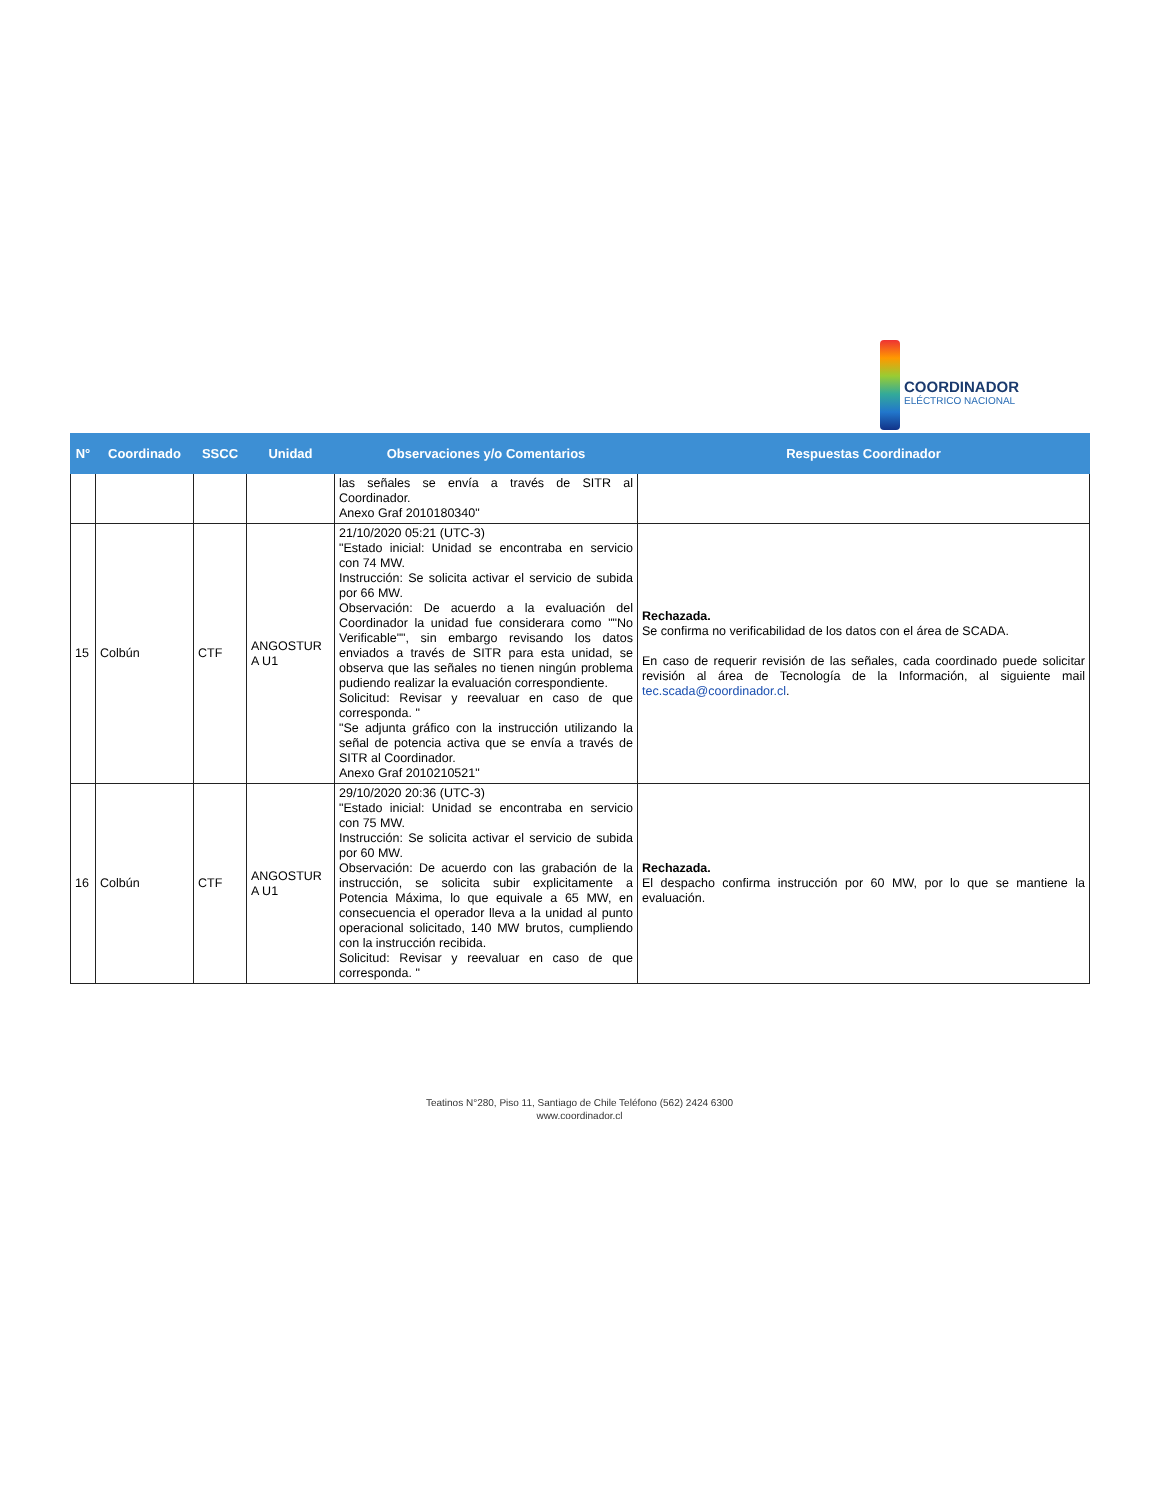COORDINADOR
ELÉCTRICO NACIONAL
| N° | Coordinado | SSCC | Unidad | Observaciones y/o Comentarios | Respuestas Coordinador |
| --- | --- | --- | --- | --- | --- |
| | | | | las señales se envía a través de SITR al Coordinador. Anexo Graf 2010180340" | |
| 15 | Colbún | CTF | ANGOSTUR A U1 | 21/10/2020 05:21 (UTC-3) "Estado inicial: Unidad se encontraba en servicio con 74 MW. Instrucción: Se solicita activar el servicio de subida por 66 MW. Observación: De acuerdo a la evaluación del Coordinador la unidad fue considerara como ""No Verificable"", sin embargo revisando los datos enviados a través de SITR para esta unidad, se observa que las señales no tienen ningún problema pudiendo realizar la evaluación correspondiente. Solicitud: Revisar y reevaluar en caso de que corresponda. " "Se adjunta gráfico con la instrucción utilizando la señal de potencia activa que se envía a través de SITR al Coordinador. Anexo Graf 2010210521" | Rechazada. Se confirma no verificabilidad de los datos con el área de SCADA. En caso de requerir revisión de las señales, cada coordinado puede solicitar revisión al área de Tecnología de la Información, al siguiente mail tec.scada@coordinador.cl . |
| 16 | Colbún | CTF | ANGOSTUR A U1 | 29/10/2020 20:36 (UTC-3) "Estado inicial: Unidad se encontraba en servicio con 75 MW. Instrucción: Se solicita activar el servicio de subida por 60 MW. Observación: De acuerdo con las grabación de la instrucción, se solicita subir explicitamente a Potencia Máxima, lo que equivale a 65 MW, en consecuencia el operador lleva a la unidad al punto operacional solicitado, 140 MW brutos, cumpliendo con la instrucción recibida. Solicitud: Revisar y reevaluar en caso de que corresponda. " | Rechazada. El despacho confirma instrucción por 60 MW, por lo que se mantiene la evaluación. |
Teatinos N°280, Piso 11, Santiago de Chile Teléfono (562) 2424 6300
www.coordinador.cl